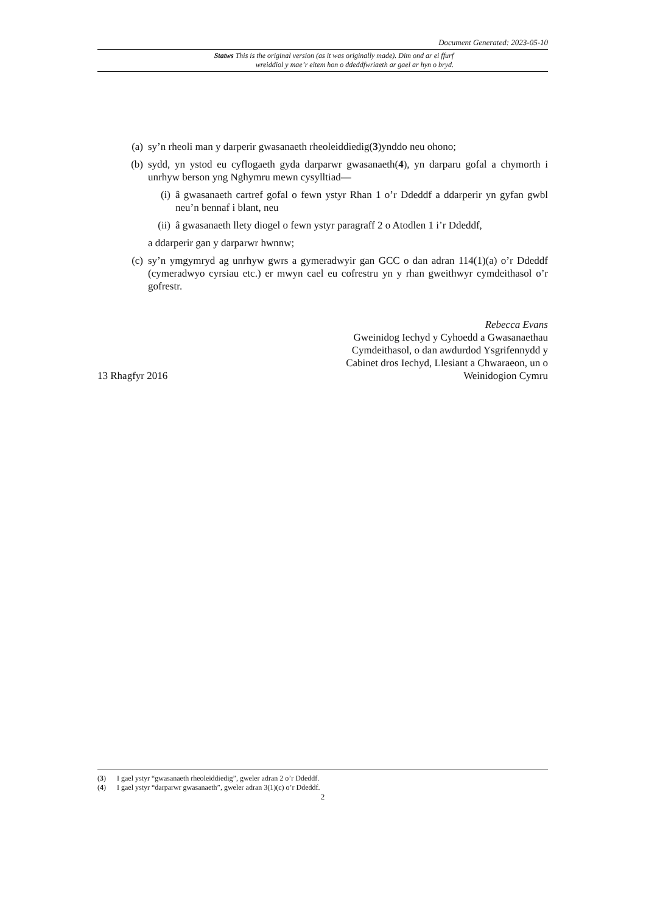Document Generated: 2023-05-10
Statws This is the original version (as it was originally made). Dim ond ar ei ffurf wreiddiol y mae’r eitem hon o ddeddfwriaeth ar gael ar hyn o bryd.
(a) sy’n rheoli man y darperir gwasanaeth rheoleiddiedig(3)ynddo neu ohono;
(b) sydd, yn ystod eu cyflogaeth gyda darparwr gwasanaeth(4), yn darparu gofal a chymorth i unrhyw berson yng Nghymru mewn cysylltiad—
(i) â gwasanaeth cartref gofal o fewn ystyr Rhan 1 o’r Ddeddf a ddarperir yn gyfan gwbl neu’n bennaf i blant, neu
(ii) â gwasanaeth llety diogel o fewn ystyr paragraff 2 o Atodlen 1 i’r Ddeddf,
a ddarperir gan y darparwr hwnnw;
(c) sy’n ymgymryd ag unrhyw gwrs a gymeradwyir gan GCC o dan adran 114(1)(a) o’r Ddeddf (cymeradwyo cyrsiau etc.) er mwyn cael eu cofrestru yn y rhan gweithwyr cymdeithasol o’r gofrestr.
13 Rhagfyr 2016
Rebecca Evans
Gweinidog Iechyd y Cyhoedd a Gwasanaethau
Cymdeithasol, o dan awdurdod Ysgrifennydd y
Cabinet dros Iechyd, Llesiant a Chwaraeon, un o
Weinidogion Cymru
(3) I gael ystyr “gwasanaeth rheoleiddiedig”, gweler adran 2 o’r Ddeddf.
(4) I gael ystyr “darparwr gwasanaeth”, gweler adran 3(1)(c) o’r Ddeddf.
2